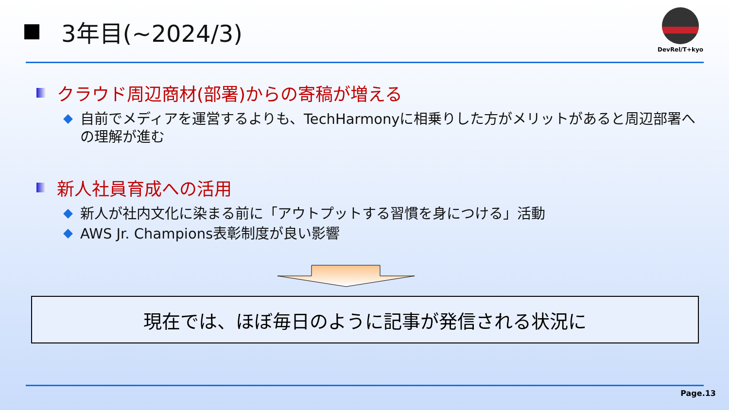3年目(~2024/3)
DevRel/T+kyo
クラウド周辺商材(部署)からの寄稿が増える
自前でメディアを運営するよりも、TechHarmonyに相乗りした方がメリットがあると周辺部署への理解が進む
新人社員育成への活用
新人が社内文化に染まる前に「アウトプットする習慣を身につける」活動
AWS Jr. Champions表彰制度が良い影響
現在では、ほぼ毎日のように記事が発信される状況に
Page.13